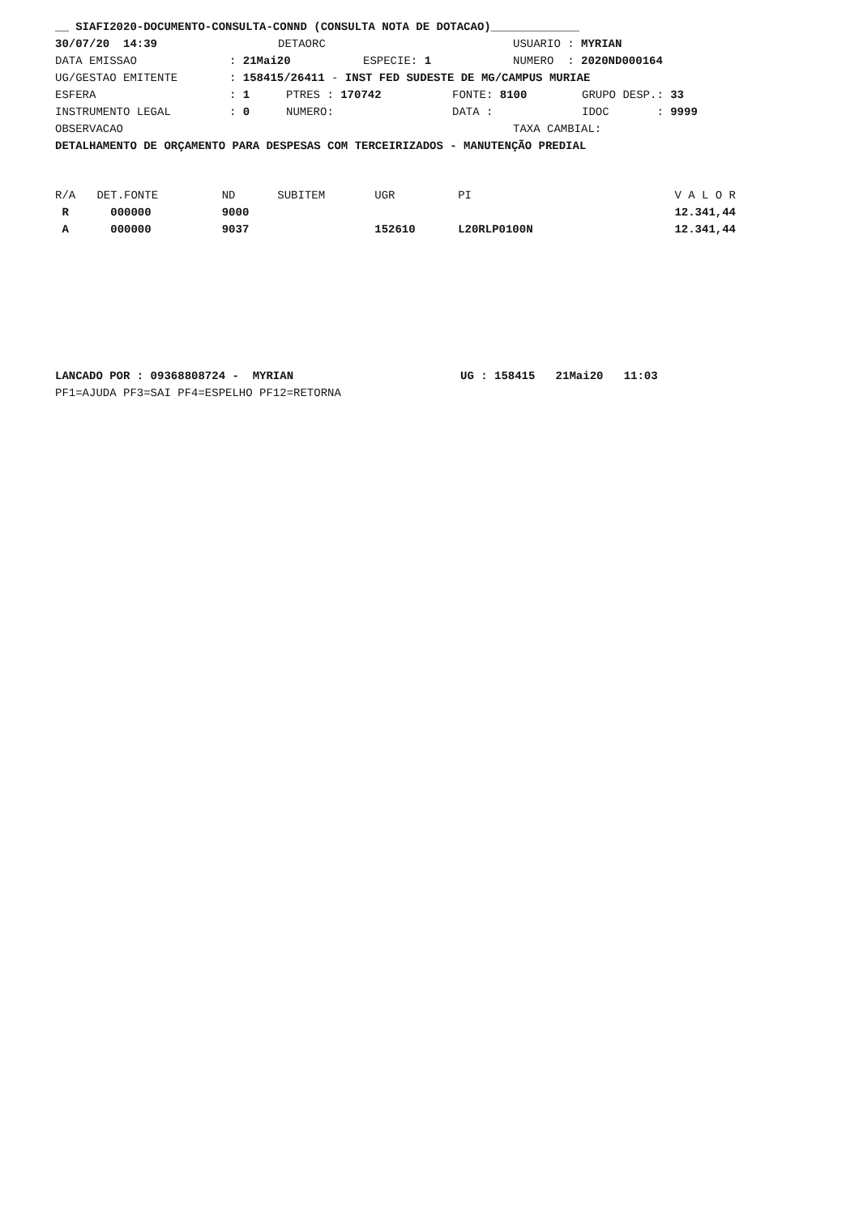__ SIAFI2020-DOCUMENTO-CONSULTA-CONND (CONSULTA NOTA DE DOTACAO)_____________
30/07/20 14:39 DETAORC USUARIO : MYRIAN
DATA EMISSAO: 21Mai20 ESPECIE: 1 NUMERO : 2020ND000164
UG/GESTAO EMITENTE: 158415/26411 - INST FED SUDESTE DE MG/CAMPUS MURIAE
ESFERA: 1 PTRES : 170742 FONTE: 8100 GRUPO DESP.: 33
INSTRUMENTO LEGAL: 0 NUMERO: DATA : IDOC : 9999
OBSERVACAO TAXA CAMBIAL:
DETALHAMENTO DE ORÇAMENTO PARA DESPESAS COM TERCEIRIZADOS - MANUTENÇÃO PREDIAL
| R/A | DET.FONTE | ND | SUBITEM | UGR | PI | V A L O R |
| --- | --- | --- | --- | --- | --- | --- |
| R | 000000 | 9000 | | | | 12.341,44 |
| A | 000000 | 9037 | | 152610 | L20RLP0100N | 12.341,44 |
LANCADO POR : 09368808724 - MYRIAN UG : 158415 21Mai20 11:03
PF1=AJUDA PF3=SAI PF4=ESPELHO PF12=RETORNA